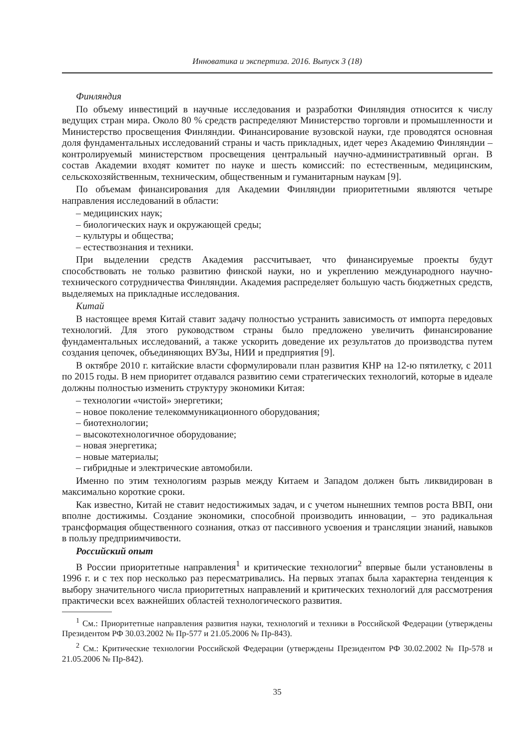Инноватика и экспертиза. 2016. Выпуск 3 (18)
Финляндия
По объему инвестиций в научные исследования и разработки Финляндия относится к числу ведущих стран мира. Около 80 % средств распределяют Министерство торговли и промышленности и Министерство просвещения Финляндии. Финансирование вузовской науки, где проводятся основная доля фундаментальных исследований страны и часть прикладных, идет через Академию Финляндии – контролируемый министерством просвещения центральный научно-административный орган. В состав Академии входят комитет по науке и шесть комиссий: по естественным, медицинским, сельскохозяйственным, техническим, общественным и гуманитарным наукам [9].
По объемам финансирования для Академии Финляндии приоритетными являются четыре направления исследований в области:
– медицинских наук;
– биологических наук и окружающей среды;
– культуры и общества;
– естествознания и техники.
При выделении средств Академия рассчитывает, что финансируемые проекты будут способствовать не только развитию финской науки, но и укреплению международного научно-технического сотрудничества Финляндии. Академия распределяет большую часть бюджетных средств, выделяемых на прикладные исследования.
Китай
В настоящее время Китай ставит задачу полностью устранить зависимость от импорта передовых технологий. Для этого руководством страны было предложено увеличить финансирование фундаментальных исследований, а также ускорить доведение их результатов до производства путем создания цепочек, объединяющих ВУЗы, НИИ и предприятия [9].
В октябре 2010 г. китайские власти сформулировали план развития КНР на 12-ю пятилетку, с 2011 по 2015 годы. В нем приоритет отдавался развитию семи стратегических технологий, которые в идеале должны полностью изменить структуру экономики Китая:
– технологии «чистой» энергетики;
– новое поколение телекоммуникационного оборудования;
– биотехнологии;
– высокотехнологичное оборудование;
– новая энергетика;
– новые материалы;
– гибридные и электрические автомобили.
Именно по этим технологиям разрыв между Китаем и Западом должен быть ликвидирован в максимально короткие сроки.
Как известно, Китай не ставит недостижимых задач, и с учетом нынешних темпов роста ВВП, они вполне достижимы. Создание экономики, способной производить инновации, – это радикальная трансформация общественного сознания, отказ от пассивного усвоения и трансляции знаний, навыков в пользу предприимчивости.
Российский опыт
В России приоритетные направления<sup>1</sup> и критические технологии<sup>2</sup> впервые были установлены в 1996 г. и с тех пор несколько раз пересматривались. На первых этапах была характерна тенденция к выбору значительного числа приоритетных направлений и критических технологий для рассмотрения практически всех важнейших областей технологического развития.
<sup>1</sup> См.: Приоритетные направления развития науки, технологий и техники в Российской Федерации (утверждены Президентом РФ 30.03.2002 № Пр-577 и 21.05.2006 № Пр-843).
<sup>2</sup> См.: Критические технологии Российской Федерации (утверждены Президентом РФ 30.02.2002 № Пр-578 и 21.05.2006 № Пр-842).
35